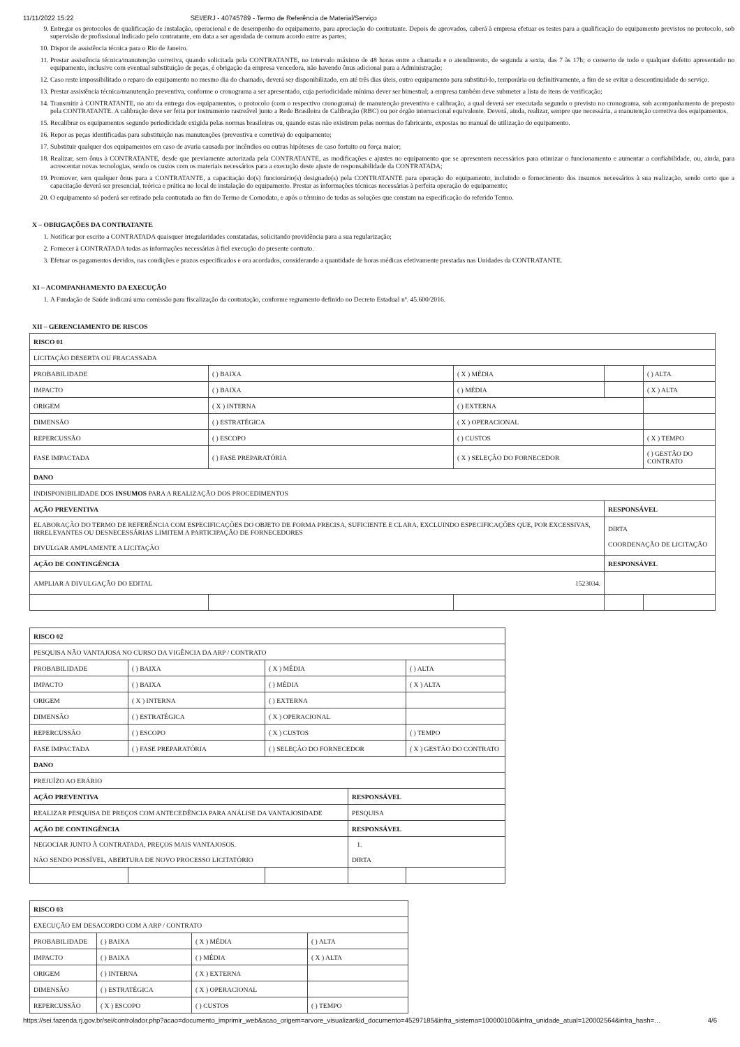11/11/2022 15:22 SEI/ERJ - 40745789 - Termo de Referência de Material/Serviço
9. Entregar os protocolos de qualificação de instalação, operacional e de desempenho do equipamento, para apreciação do contratante. Depois de aprovados, caberá à empresa efetuar os testes para a qualificação do equipamento previstos no protocolo, sob supervisão de profissional indicado pelo contratante, em data a ser agendada de comum acordo entre as partes;
10. Dispor de assistência técnica para o Rio de Janeiro.
11. Prestar assistência técnica/manutenção corretiva, quando solicitada pela CONTRATANTE, no intervalo máximo de 48 horas entre a chamada e o atendimento, de segunda a sexta, das 7 às 17h; o conserto de todo e qualquer defeito apresentado no equipamento, inclusive com eventual substituição de peças, é obrigação da empresa vencedora, não havendo ônus adicional para a Administração;
12. Caso reste impossibilitado o reparo do equipamento no mesmo dia do chamado, deverá ser disponibilizado, em até três dias úteis, outro equipamento para substituí-lo, temporária ou definitivamente, a fim de se evitar a descontinuidade do serviço.
13. Prestar assistência técnica/manutenção preventiva, conforme o cronograma a ser apresentado, cuja periodicidade mínima dever ser bimestral; a empresa também deve submeter a lista de itens de verificação;
14. Transmitir à CONTRATANTE, no ato da entrega dos equipamentos, o protocolo (com o respectivo cronograma) de manutenção preventiva e calibração, a qual deverá ser executada segundo o previsto no cronograma, sob acompanhamento de preposto pela CONTRATANTE. A calibração deve ser feita por instrumento rastreável junto a Rede Brasileira de Calibração (RBC) ou por órgão internacional equivalente. Deverá, ainda, realizar, sempre que necessária, a manutenção corretiva dos equipamentos.
15. Recalibrar os equipamentos segundo periodicidade exigida pelas normas brasileiras ou, quando estas não existirem pelas normas do fabricante, expostas no manual de utilização do equipamento.
16. Repor as peças identificadas para substituição nas manutenções (preventiva e corretiva) do equipamento;
17. Substituir qualquer dos equipamentos em caso de avaria causada por incêndios ou outras hipóteses de caso fortuito ou força maior;
18. Realizar, sem ônus à CONTRATANTE, desde que previamente autorizada pela CONTRATANTE, as modificações e ajustes no equipamento que se apresentem necessários para otimizar o funcionamento e aumentar a confiabilidade, ou, ainda, para acrescentar novas tecnologias, sendo os custos com os materiais necessários para a execução deste ajuste de responsabilidade da CONTRATADA;
19. Promover, sem qualquer ônus para a CONTRATANTE, a capacitação do(s) funcionário(s) designado(s) pela CONTRATANTE para operação do equipamento, incluindo o fornecimento dos insumos necessários à sua realização, sendo certo que a capacitação deverá ser presencial, teórica e prática no local de instalação do equipamento. Prestar as informações técnicas necessárias à perfeita operação do equipamento;
20. O equipamento só poderá ser retirado pela contratada ao fim do Termo de Comodato, e após o término de todas as soluções que constam na especificação do referido Termo.
X – OBRIGAÇÕES DA CONTRATANTE
1. Notificar por escrito a CONTRATADA quaisquer irregularidades constatadas, solicitando providência para a sua regularização;
2. Fornecer à CONTRATADA todas as informações necessárias à fiel execução do presente contrato.
3. Efetuar os pagamentos devidos, nas condições e prazos especificados e ora acordados, considerando a quantidade de horas médicas efetivamente prestadas nas Unidades da CONTRATANTE.
XI – ACOMPANHAMENTO DA EXECUÇÃO
1. A Fundação de Saúde indicará uma comissão para fiscalização da contratação, conforme regramento definido no Decreto Estadual nº. 45.600/2016.
XII – GERENCIAMENTO DE RISCOS
| RISCO 01 | | | | |
| LICITAÇÃO DESERTA OU FRACASSADA | | | | |
| PROBABILIDADE | ( ) BAIXA | ( X ) MÉDIA | | ( ) ALTA |
| IMPACTO | ( ) BAIXA | ( ) MÉDIA | | ( X ) ALTA |
| ORIGEM | ( X ) INTERNA | ( ) EXTERNA | | |
| DIMENSÃO | ( ) ESTRATÉGICA | ( X ) OPERACIONAL | | |
| REPERCUSSÃO | ( ) ESCOPO | ( ) CUSTOS | | ( X ) TEMPO |
| FASE IMPACTADA | ( ) FASE PREPARATÓRIA | ( X ) SELEÇÃO DO FORNECEDOR | | ( ) GESTÃO DO CONTRATO |
| DANO | | | | |
| INDISPONIBILIDADE DOS INSUMOS PARA A REALIZAÇÃO DOS PROCEDIMENTOS | | | | |
| AÇÃO PREVENTIVA | | | RESPONSÁVEL | |
| ELABORAÇÃO DO TERMO DE REFERÊNCIA COM ESPECIFICAÇÕES DO OBJETO DE FORMA PRECISA, SUFICIENTE E CLARA, EXCLUINDO ESPECIFICAÇÕES QUE, POR EXCESSIVAS, IRRELEVANTES OU DESNECESSÁRIAS LIMITEM A PARTICIPAÇÃO DE FORNECEDORES DIVULGAR AMPLAMENTE A LICITAÇÃO | | | DIRTA COORDENAÇÃO DE LICITAÇÃO | |
| AÇÃO DE CONTINGÊNCIA | | | RESPONSÁVEL | |
| AMPLIAR A DIVULGAÇÃO DO EDITAL 1523034. | | | | |
| RISCO 02 | | | | |
| PESQUISA NÃO VANTAJOSA NO CURSO DA VIGÊNCIA DA ARP / CONTRATO | | | | |
| PROBABILIDADE | ( ) BAIXA | ( X ) MÉDIA | | ( ) ALTA |
| IMPACTO | ( ) BAIXA | ( ) MÉDIA | | ( X ) ALTA |
| ORIGEM | ( X ) INTERNA | ( ) EXTERNA | | |
| DIMENSÃO | ( ) ESTRATÉGICA | ( X ) OPERACIONAL | | |
| REPERCUSSÃO | ( ) ESCOPO | ( X ) CUSTOS | | ( ) TEMPO |
| FASE IMPACTADA | ( ) FASE PREPARATÓRIA | ( ) SELEÇÃO DO FORNECEDOR | | ( X ) GESTÃO DO CONTRATO |
| DANO | | | | |
| PREJUÍZO AO ERÁRIO | | | | |
| AÇÃO PREVENTIVA | | | RESPONSÁVEL | |
| REALIZAR PESQUISA DE PREÇOS COM ANTECEDÊNCIA PARA ANÁLISE DA VANTAJOSIDADE | | | PESQUISA | |
| AÇÃO DE CONTINGÊNCIA | | | RESPONSÁVEL | |
| NEGOCIAR JUNTO À CONTRATADA, PREÇOS MAIS VANTAJOSOS. NÃO SENDO POSSÍVEL, ABERTURA DE NOVO PROCESSO LICITATÓRIO | | | 1. DIRTA | |
| RISCO 03 | | | |
| EXECUÇÃO EM DESACORDO COM A ARP / CONTRATO | | | |
| PROBABILIDADE | ( ) BAIXA | ( X ) MÉDIA | ( ) ALTA |
| IMPACTO | ( ) BAIXA | ( ) MÉDIA | ( X ) ALTA |
| ORIGEM | ( ) INTERNA | ( X ) EXTERNA | |
| DIMENSÃO | ( ) ESTRATÉGICA | ( X ) OPERACIONAL | |
| REPERCUSSÃO | ( X ) ESCOPO | ( ) CUSTOS | ( ) TEMPO |
https://sei.fazenda.rj.gov.br/sei/controlador.php?acao=documento_imprimir_web&acao_origem=arvore_visualizar&id_documento=45297185&infra_sistema=100000100&infra_unidade_atual=120002564&infra_hash=… 4/6